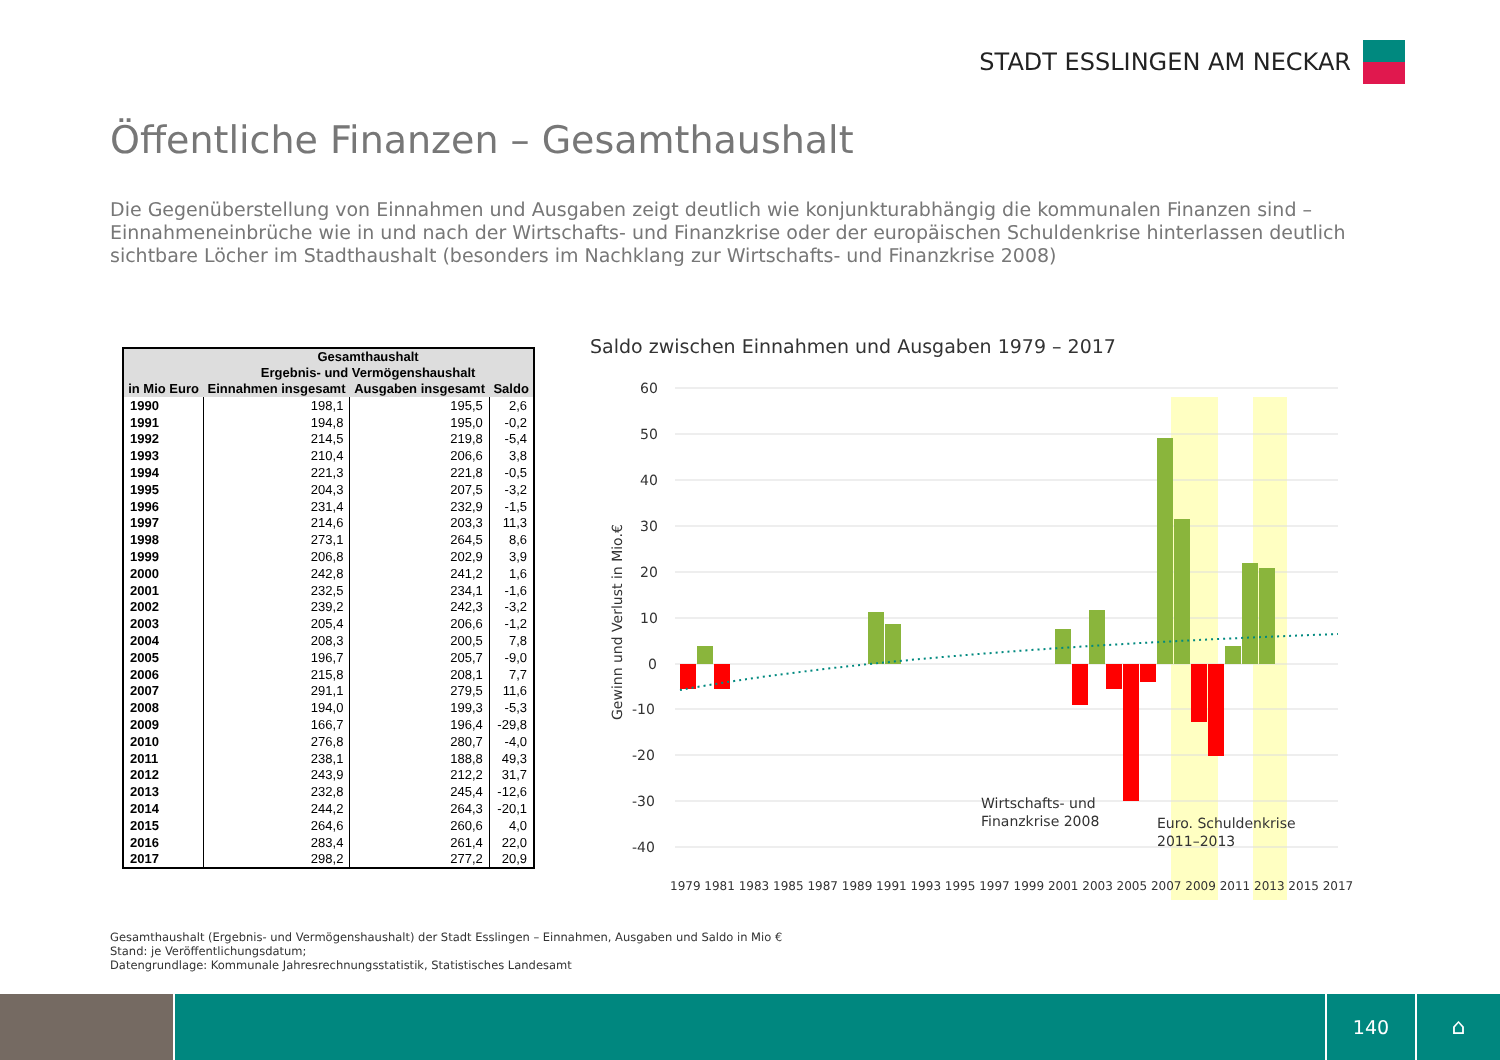STADT ESSLINGEN AM NECKAR
Öffentliche Finanzen – Gesamthaushalt
Die Gegenüberstellung von Einnahmen und Ausgaben zeigt deutlich wie konjunkturabhängig die kommunalen Finanzen sind – Einnahmeneinbrüche wie in und nach der Wirtschafts- und Finanzkrise oder der europäischen Schuldenkrise hinterlassen deutlich sichtbare Löcher im Stadthaushalt (besonders im Nachklang zur Wirtschafts- und Finanzkrise 2008)
| in Mio Euro | Gesamthaushalt Ergebnis- und Vermögenshaushalt | | |
| --- | --- | --- | --- |
| | Einnahmen insgesamt | Ausgaben insgesamt | Saldo |
| 1990 | 198,1 | 195,5 | 2,6 |
| 1991 | 194,8 | 195,0 | -0,2 |
| 1992 | 214,5 | 219,8 | -5,4 |
| 1993 | 210,4 | 206,6 | 3,8 |
| 1994 | 221,3 | 221,8 | -0,5 |
| 1995 | 204,3 | 207,5 | -3,2 |
| 1996 | 231,4 | 232,9 | -1,5 |
| 1997 | 214,6 | 203,3 | 11,3 |
| 1998 | 273,1 | 264,5 | 8,6 |
| 1999 | 206,8 | 202,9 | 3,9 |
| 2000 | 242,8 | 241,2 | 1,6 |
| 2001 | 232,5 | 234,1 | -1,6 |
| 2002 | 239,2 | 242,3 | -3,2 |
| 2003 | 205,4 | 206,6 | -1,2 |
| 2004 | 208,3 | 200,5 | 7,8 |
| 2005 | 196,7 | 205,7 | -9,0 |
| 2006 | 215,8 | 208,1 | 7,7 |
| 2007 | 291,1 | 279,5 | 11,6 |
| 2008 | 194,0 | 199,3 | -5,3 |
| 2009 | 166,7 | 196,4 | -29,8 |
| 2010 | 276,8 | 280,7 | -4,0 |
| 2011 | 238,1 | 188,8 | 49,3 |
| 2012 | 243,9 | 212,2 | 31,7 |
| 2013 | 232,8 | 245,4 | -12,6 |
| 2014 | 244,2 | 264,3 | -20,1 |
| 2015 | 264,6 | 260,6 | 4,0 |
| 2016 | 283,4 | 261,4 | 22,0 |
| 2017 | 298,2 | 277,2 | 20,9 |
Saldo zwischen Einnahmen und Ausgaben 1979 – 2017
60
50
40
30
20
10
0
-10
-20
-30
-40
Gewinn und Verlust in Mio.€
Wirtschafts- und
Finanzkrise 2008
Euro. Schuldenkrise
2011–2013
1979 1981 1983 1985 1987 1989 1991 1993 1995 1997 1999 2001 2003 2005 2007 2009 2011 2013 2015 2017
Gesamthaushalt (Ergebnis- und Vermögenshaushalt) der Stadt Esslingen – Einnahmen, Ausgaben und Saldo in Mio €
Stand: je Veröffentlichungsdatum;
Datengrundlage: Kommunale Jahresrechnungsstatistik, Statistisches Landesamt
140
⌂